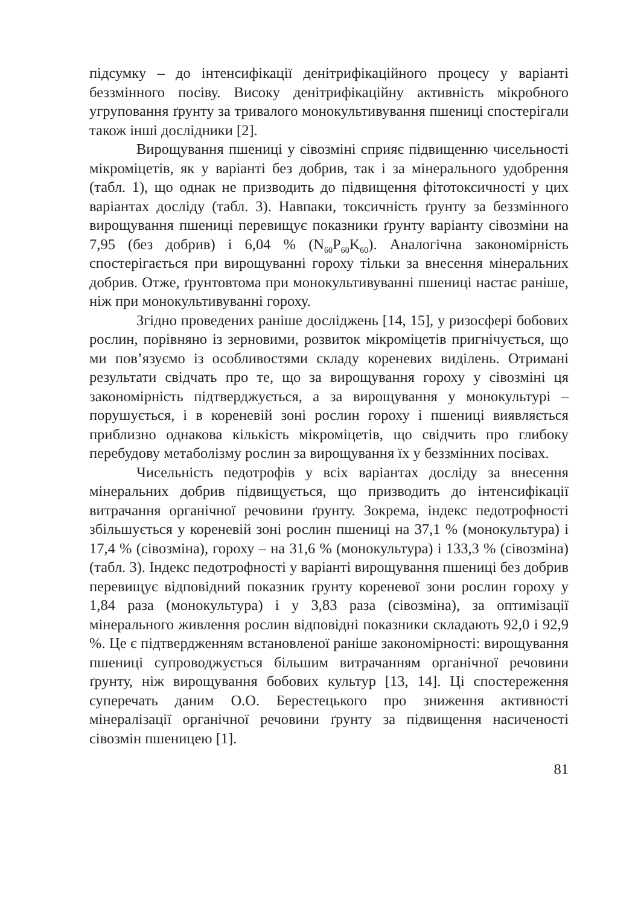підсумку – до інтенсифікації денітрифікаційного процесу у варіанті беззмінного посіву. Високу денітрифікаційну активність мікробного угруповання ґрунту за тривалого монокультивування пшениці спостерігали також інші дослідники [2].
Вирощування пшениці у сівозміні сприяє підвищенню чисельності мікроміцетів, як у варіанті без добрив, так і за мінерального удобрення (табл. 1), що однак не призводить до підвищення фітотоксичності у цих варіантах досліду (табл. 3). Навпаки, токсичність ґрунту за беззмінного вирощування пшениці перевищує показники ґрунту варіанту сівозміни на 7,95 (без добрив) і 6,04 % (N<sub>60</sub>P<sub>60</sub>K<sub>60</sub>). Аналогічна закономірність спостерігається при вирощуванні гороху тільки за внесення мінеральних добрив. Отже, ґрунтовтома при монокультивуванні пшениці настає раніше, ніж при монокультивуванні гороху.
Згідно проведених раніше досліджень [14, 15], у ризосфері бобових рослин, порівняно із зерновими, розвиток мікроміцетів пригнічується, що ми пов’язуємо із особливостями складу кореневих виділень. Отримані результати свідчать про те, що за вирощування гороху у сівозміні ця закономірність підтверджується, а за вирощування у монокультурі – порушується, і в кореневій зоні рослин гороху і пшениці виявляється приблизно однакова кількість мікроміцетів, що свідчить про глибоку перебудову метаболізму рослин за вирощування їх у беззмінних посівах.
Чисельність педотрофів у всіх варіантах досліду за внесення мінеральних добрив підвищується, що призводить до інтенсифікації витрачання органічної речовини ґрунту. Зокрема, індекс педотрофності збільшується у кореневій зоні рослин пшениці на 37,1 % (монокультура) і 17,4 % (сівозміна), гороху – на 31,6 % (монокультура) і 133,3 % (сівозміна) (табл. 3). Індекс педотрофності у варіанті вирощування пшениці без добрив перевищує відповідний показник ґрунту кореневої зони рослин гороху у 1,84 раза (монокультура) і у 3,83 раза (сівозміна), за оптимізації мінерального живлення рослин відповідні показники складають 92,0 і 92,9 %. Це є підтвердженням встановленої раніше закономірності: вирощування пшениці супроводжується більшим витрачанням органічної речовини ґрунту, ніж вирощування бобових культур [13, 14]. Ці спостереження суперечать даним О.О. Берестецького про зниження активності мінералізації органічної речовини ґрунту за підвищення насиченості сівозмін пшеницею [1].
81